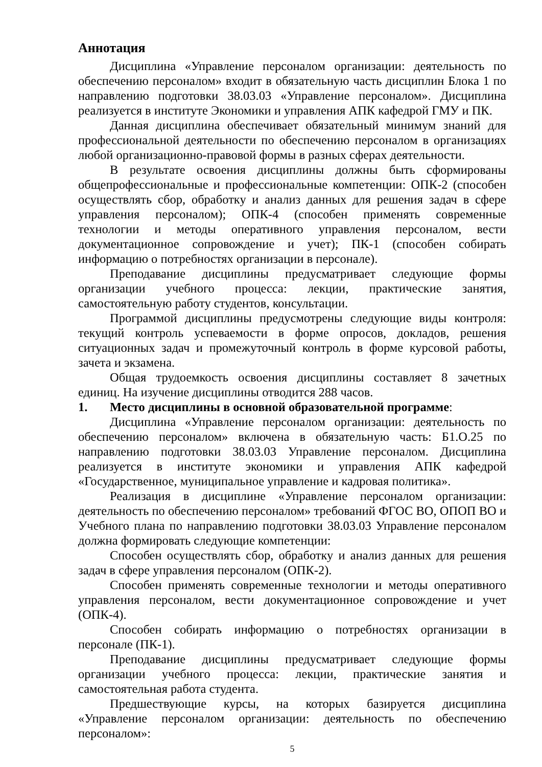Аннотация
Дисциплина «Управление персоналом организации: деятельность по обеспечению персоналом» входит в обязательную часть дисциплин Блока 1 по направлению подготовки 38.03.03 «Управление персоналом». Дисциплина реализуется в институте Экономики и управления АПК кафедрой ГМУ и ПК.
Данная дисциплина обеспечивает обязательный минимум знаний для профессиональной деятельности по обеспечению персоналом в организациях любой организационно-правовой формы в разных сферах деятельности.
В результате освоения дисциплины должны быть сформированы общепрофессиональные и профессиональные компетенции: ОПК-2 (способен осуществлять сбор, обработку и анализ данных для решения задач в сфере управления персоналом); ОПК-4 (способен применять современные технологии и методы оперативного управления персоналом, вести документационное сопровождение и учет); ПК-1 (способен собирать информацию о потребностях организации в персонале).
Преподавание дисциплины предусматривает следующие формы организации учебного процесса: лекции, практические занятия, самостоятельную работу студентов, консультации.
Программой дисциплины предусмотрены следующие виды контроля: текущий контроль успеваемости в форме опросов, докладов, решения ситуационных задач и промежуточный контроль в форме курсовой работы, зачета и экзамена.
Общая трудоемкость освоения дисциплины составляет 8 зачетных единиц. На изучение дисциплины отводится 288 часов.
1. Место дисциплины в основной образовательной программе:
Дисциплина «Управление персоналом организации: деятельность по обеспечению персоналом» включена в обязательную часть: Б1.О.25 по направлению подготовки 38.03.03 Управление персоналом. Дисциплина реализуется в институте экономики и управления АПК кафедрой «Государственное, муниципальное управление и кадровая политика».
Реализация в дисциплине «Управление персоналом организации: деятельность по обеспечению персоналом» требований ФГОС ВО, ОПОП ВО и Учебного плана по направлению подготовки 38.03.03 Управление персоналом должна формировать следующие компетенции:
Способен осуществлять сбор, обработку и анализ данных для решения задач в сфере управления персоналом (ОПК-2).
Способен применять современные технологии и методы оперативного управления персоналом, вести документационное сопровождение и учет (ОПК-4).
Способен собирать информацию о потребностях организации в персонале (ПК-1).
Преподавание дисциплины предусматривает следующие формы организации учебного процесса: лекции, практические занятия и самостоятельная работа студента.
Предшествующие курсы, на которых базируется дисциплина «Управление персоналом организации: деятельность по обеспечению персоналом»:
5